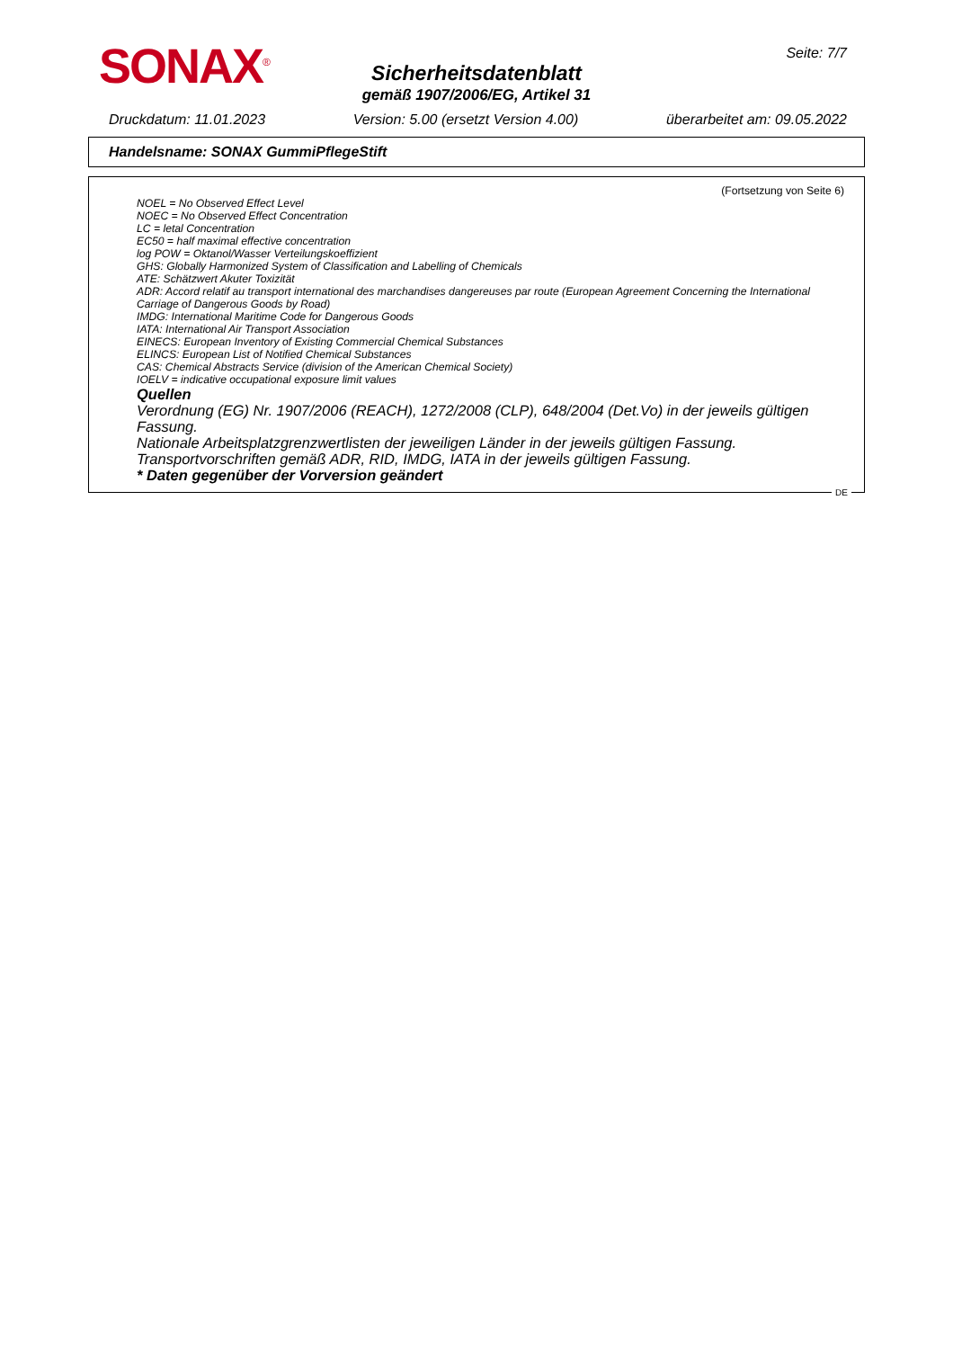SONAX<sup>®</sup> Seite: 7/7
Sicherheitsdatenblatt
gemäß 1907/2006/EG, Artikel 31
Druckdatum: 11.01.2023 Version: 5.00 (ersetzt Version 4.00) überarbeitet am: 09.05.2022
Handelsname: SONAX GummiPflegeStift
(Fortsetzung von Seite 6)
NOEL = No Observed Effect Level
NOEC = No Observed Effect Concentration
LC = letal Concentration
EC50 = half maximal effective concentration
log POW = Oktanol/Wasser Verteilungskoeffizient
GHS: Globally Harmonized System of Classification and Labelling of Chemicals
ATE: Schätzwert Akuter Toxizität
ADR: Accord relatif au transport international des marchandises dangereuses par route (European Agreement Concerning the International Carriage of Dangerous Goods by Road)
IMDG: International Maritime Code for Dangerous Goods
IATA: International Air Transport Association
EINECS: European Inventory of Existing Commercial Chemical Substances
ELINCS: European List of Notified Chemical Substances
CAS: Chemical Abstracts Service (division of the American Chemical Society)
IOELV = indicative occupational exposure limit values
Quellen
Verordnung (EG) Nr. 1907/2006 (REACH), 1272/2008 (CLP), 648/2004 (Det.Vo) in der jeweils gültigen Fassung.
Nationale Arbeitsplatzgrenzwertlisten der jeweiligen Länder in der jeweils gültigen Fassung.
Transportvorschriften gemäß ADR, RID, IMDG, IATA in der jeweils gültigen Fassung.
* Daten gegenüber der Vorversion geändert
DE